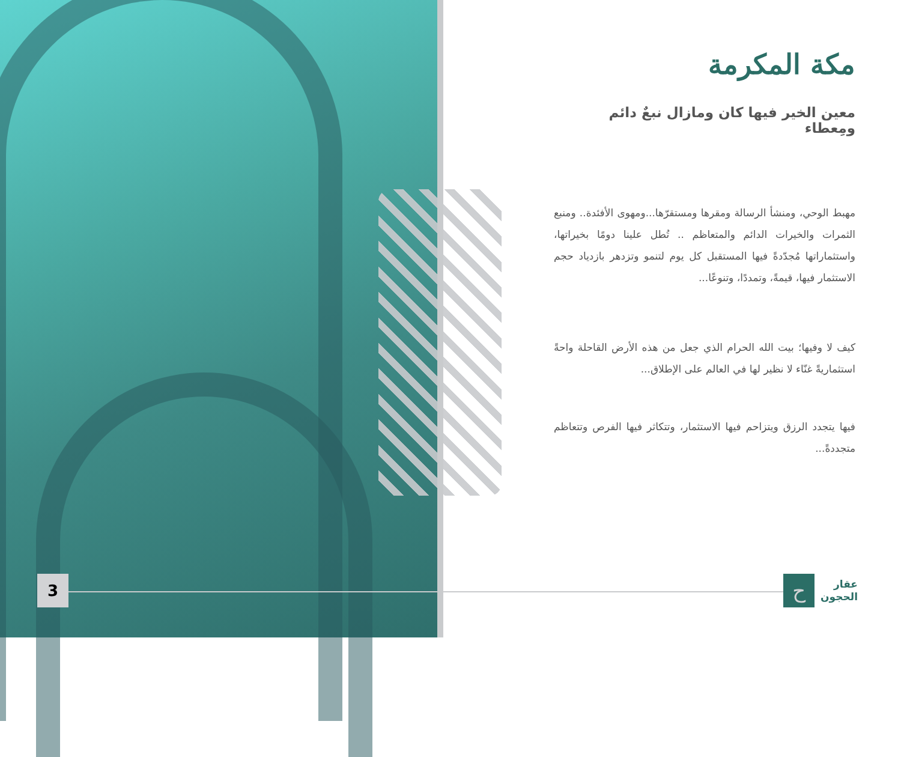3
مكة المكرمة
معين الخير فيها كان ومازال نبعٌ دائم ومِعطاء
مهبط الوحي، ومنشأ الرسالة ومقرها ومستقرّها...ومهوى الأفئدة.. ومنبع الثمرات والخيرات الدائم والمتعاظم .. تُطل علينا دومًا بخيراتها، واستثماراتها مُجدّدةً فيها المستقبل كل يوم لتنمو وتزدهر بازدياد حجم الاستثمار فيها، قيمةً، وتمددًا، وتنوعًا...
كيف لا وفيها؛ بيت الله الحرام الذي جعل من هذه الأرض القاحلة واحةً استثماريةً غنّاء لا نظير لها في العالم على الإطلاق...
فيها يتجدد الرزق ويتزاحم فيها الاستثمار، وتتكاثر فيها الفرص وتتعاظم متجددةً...
عقار
الحجون
ح